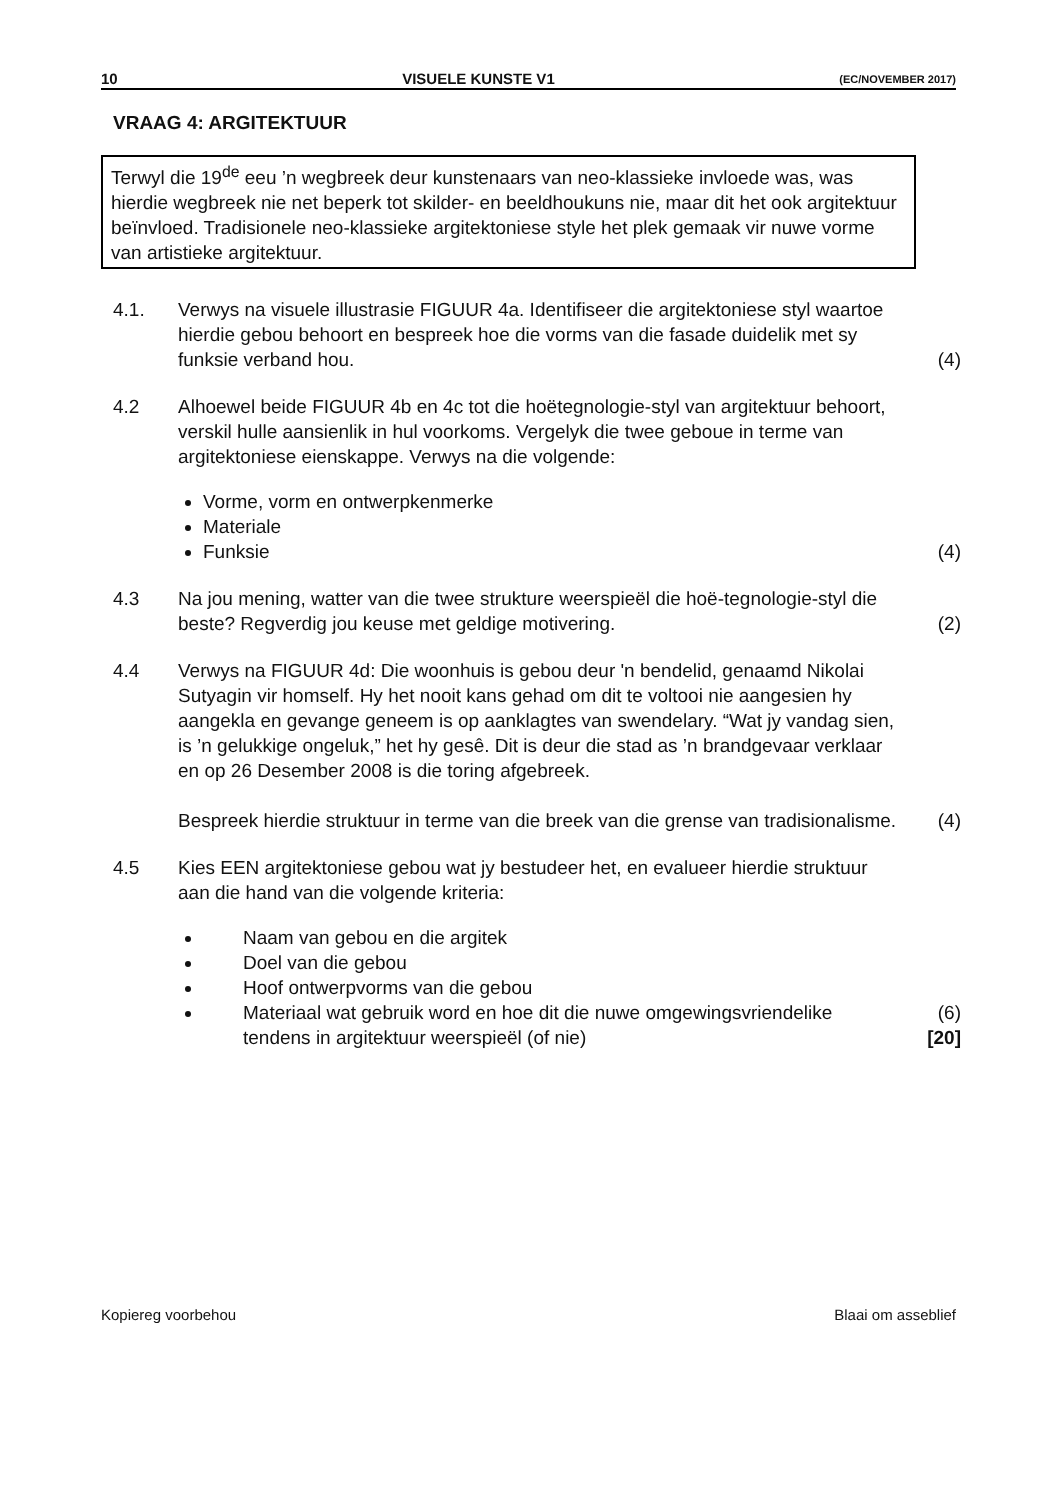10 VISUELE KUNSTE V1 (EC/NOVEMBER 2017)
VRAAG 4: ARGITEKTUUR
Terwyl die 19<sup>de</sup> eeu ’n wegbreek deur kunstenaars van neo-klassieke invloede was, was hierdie wegbreek nie net beperk tot skilder- en beeldhoukuns nie, maar dit het ook argitektuur beïnvloed. Tradisionele neo-klassieke argitektoniese style het plek gemaak vir nuwe vorme van artistieke argitektuur.
4.1. Verwys na visuele illustrasie FIGUUR 4a. Identifiseer die argitektoniese styl waartoe hierdie gebou behoort en bespreek hoe die vorms van die fasade duidelik met sy funksie verband hou.
(4)
4.2 Alhoewel beide FIGUUR 4b en 4c tot die hoëtegnologie-styl van argitektuur behoort, verskil hulle aansienlik in hul voorkoms. Vergelyk die twee geboue in terme van argitektoniese eienskappe. Verwys na die volgende:
Vorme, vorm en ontwerpkenmerke
Materiale
Funksie
(4)
4.3 Na jou mening, watter van die twee strukture weerspieël die hoë-tegnologie-styl die beste? Regverdig jou keuse met geldige motivering.
(2)
4.4 Verwys na FIGUUR 4d: Die woonhuis is gebou deur 'n bendelid, genaamd Nikolai Sutyagin vir homself. Hy het nooit kans gehad om dit te voltooi nie aangesien hy aangekla en gevange geneem is op aanklagtes van swendelary. “Wat jy vandag sien, is ’n gelukkige ongeluk,” het hy gesê. Dit is deur die stad as ’n brandgevaar verklaar en op 26 Desember 2008 is die toring afgebreek.
Bespreek hierdie struktuur in terme van die breek van die grense van tradisionalisme.
(4)
4.5 Kies EEN argitektoniese gebou wat jy bestudeer het, en evalueer hierdie struktuur aan die hand van die volgende kriteria:
Naam van gebou en die argitek
Doel van die gebou
Hoof ontwerpvorms van die gebou
Materiaal wat gebruik word en hoe dit die nuwe omgewingsvriendelike tendens in argitektuur weerspieël (of nie)
(6)
[20]
Kopiereg voorbehou Blaai om asseblief